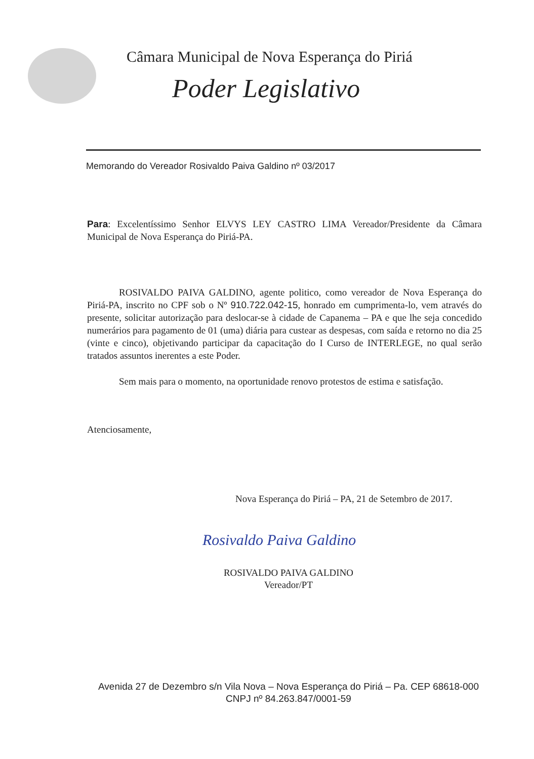Câmara Municipal de Nova Esperança do Piriá
Poder Legislativo
Memorando do Vereador Rosivaldo Paiva Galdino nº 03/2017
Para: Excelentíssimo Senhor ELVYS LEY CASTRO LIMA Vereador/Presidente da Câmara Municipal de Nova Esperança do Piriá-PA.
ROSIVALDO PAIVA GALDINO, agente politico, como vereador de Nova Esperança do Piriá-PA, inscrito no CPF sob o Nº 910.722.042-15, honrado em cumprimenta-lo, vem através do presente, solicitar autorização para deslocar-se à cidade de Capanema – PA e que lhe seja concedido numerários para pagamento de 01 (uma) diária para custear as despesas, com saída e retorno no dia 25 (vinte e cinco), objetivando participar da capacitação do I Curso de INTERLEGE, no qual serão tratados assuntos inerentes a este Poder.
Sem mais para o momento, na oportunidade renovo protestos de estima e satisfação.
Atenciosamente,
Nova Esperança do Piriá – PA, 21 de Setembro de 2017.
Rosivaldo Paiva Galdino
ROSIVALDO PAIVA GALDINO
Vereador/PT
Avenida 27 de Dezembro s/n Vila Nova – Nova Esperança do Piriá – Pa. CEP 68618-000
CNPJ nº 84.263.847/0001-59